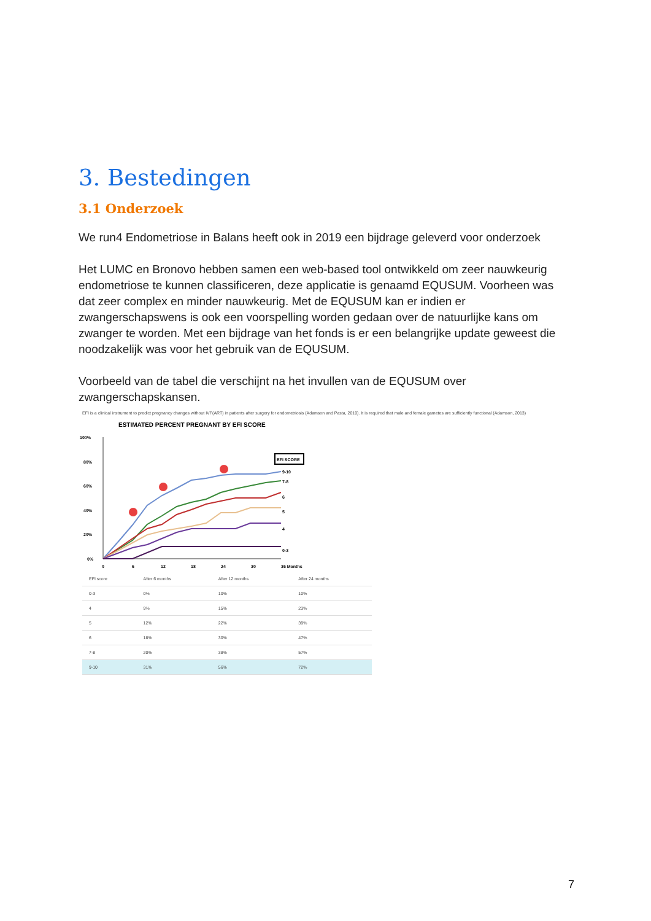3. Bestedingen
3.1 Onderzoek
We run4 Endometriose in Balans heeft ook in 2019 een bijdrage geleverd voor onderzoek
Het LUMC en Bronovo hebben samen een web-based tool ontwikkeld om zeer nauwkeurig endometriose te kunnen classificeren, deze applicatie is genaamd EQUSUM. Voorheen was dat zeer complex en minder nauwkeurig. Met de EQUSUM kan er indien er zwangerschapswens is ook een voorspelling worden gedaan over de natuurlijke kans om zwanger te worden. Met een bijdrage van het fonds is er een belangrijke update geweest die noodzakelijk was voor het gebruik van de EQUSUM.
Voorbeeld van de tabel die verschijnt na het invullen van de EQUSUM over zwangerschapskansen.
EFI is a clinical instrument to predict pregnancy changes without IVF(ART) in patients after surgery for endometriosis (Adamson and Pasta, 2010). It is required that male and female gametes are sufficiently functional (Adamson, 2013)
ESTIMATED PERCENT PREGNANT BY EFI SCORE
100%
80%
60%
40%
20%
0%
0
6
12
18
24
30
36 Months
EFI SCORE
9-10
7-8
6
5
4
0-3
| EFI score | After 6 months | After 12 months | After 24 months |
| --- | --- | --- | --- |
| 0-3 | 0% | 10% | 10% |
| 4 | 9% | 15% | 23% |
| 5 | 12% | 22% | 39% |
| 6 | 18% | 30% | 47% |
| 7-8 | 20% | 38% | 57% |
| 9-10 | 31% | 56% | 72% |
7